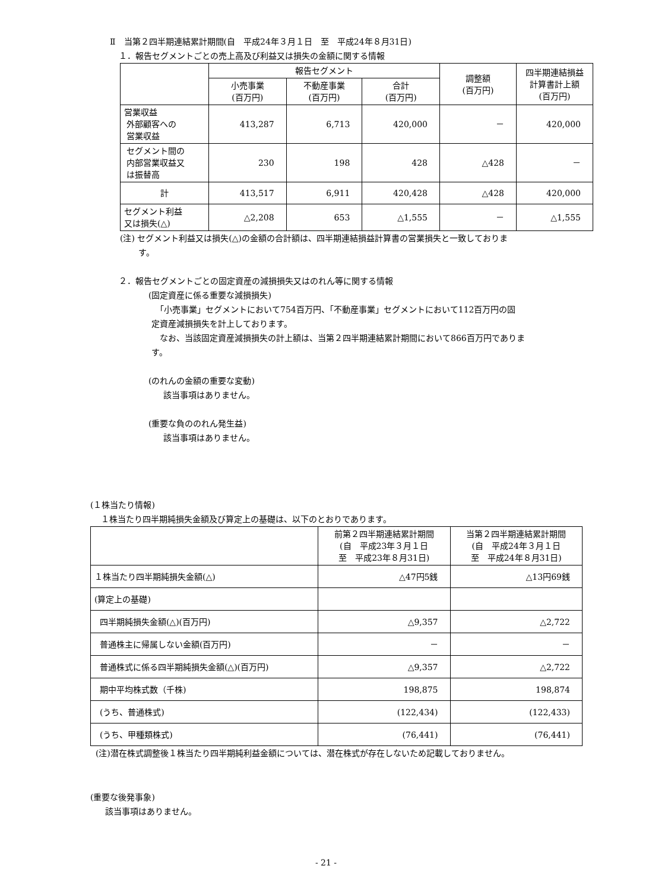Ⅱ　当第２四半期連結累計期間(自　平成24年３月１日　至　平成24年８月31日)
１．報告セグメントごとの売上高及び利益又は損失の金額に関する情報
| | 報告セグメント | | | 調整額 (百万円) | 四半期連結損益 計算書計上額 (百万円) |
| --- | --- | --- | --- | --- | --- |
| | 小売事業 (百万円) | 不動産事業 (百万円) | 合計 (百万円) | | |
| 営業収益 外部顧客への 営業収益 | 413,287 | 6,713 | 420,000 | － | 420,000 |
| セグメント間の 内部営業収益又 は振替高 | 230 | 198 | 428 | △428 | － |
| 計 | 413,517 | 6,911 | 420,428 | △428 | 420,000 |
| セグメント利益 又は損失(△) | △2,208 | 653 | △1,555 | － | △1,555 |
(注) セグメント利益又は損失(△)の金額の合計額は、四半期連結損益計算書の営業損失と一致しておりま
す。
２．報告セグメントごとの固定資産の減損損失又はのれん等に関する情報
(固定資産に係る重要な減損損失)
　「小売事業」セグメントにおいて754百万円、「不動産事業」セグメントにおいて112百万円の固
定資産減損損失を計上しております。
　なお、当該固定資産減損損失の計上額は、当第２四半期連結累計期間において866百万円でありま
す。
(のれんの金額の重要な変動)
該当事項はありません。
(重要な負ののれん発生益)
該当事項はありません。
(１株当たり情報)
１株当たり四半期純損失金額及び算定上の基礎は、以下のとおりであります。
| | 前第２四半期連結累計期間 (自 平成23年３月１日 至 平成23年８月31日) | 当第２四半期連結累計期間 (自 平成24年３月１日 至 平成24年８月31日) |
| --- | --- | --- |
| １株当たり四半期純損失金額(△) | △47円5銭 | △13円69銭 |
| (算定上の基礎) | | |
| 四半期純損失金額(△)(百万円) | △9,357 | △2,722 |
| 普通株主に帰属しない金額(百万円) | － | － |
| 普通株式に係る四半期純損失金額(△)(百万円) | △9,357 | △2,722 |
| 期中平均株式数（千株) | 198,875 | 198,874 |
| (うち、普通株式) | (122,434) | (122,433) |
| (うち、甲種類株式) | (76,441) | (76,441) |
(注)潜在株式調整後１株当たり四半期純利益金額については、潜在株式が存在しないため記載しておりません。
(重要な後発事象)
該当事項はありません。
- 21 -